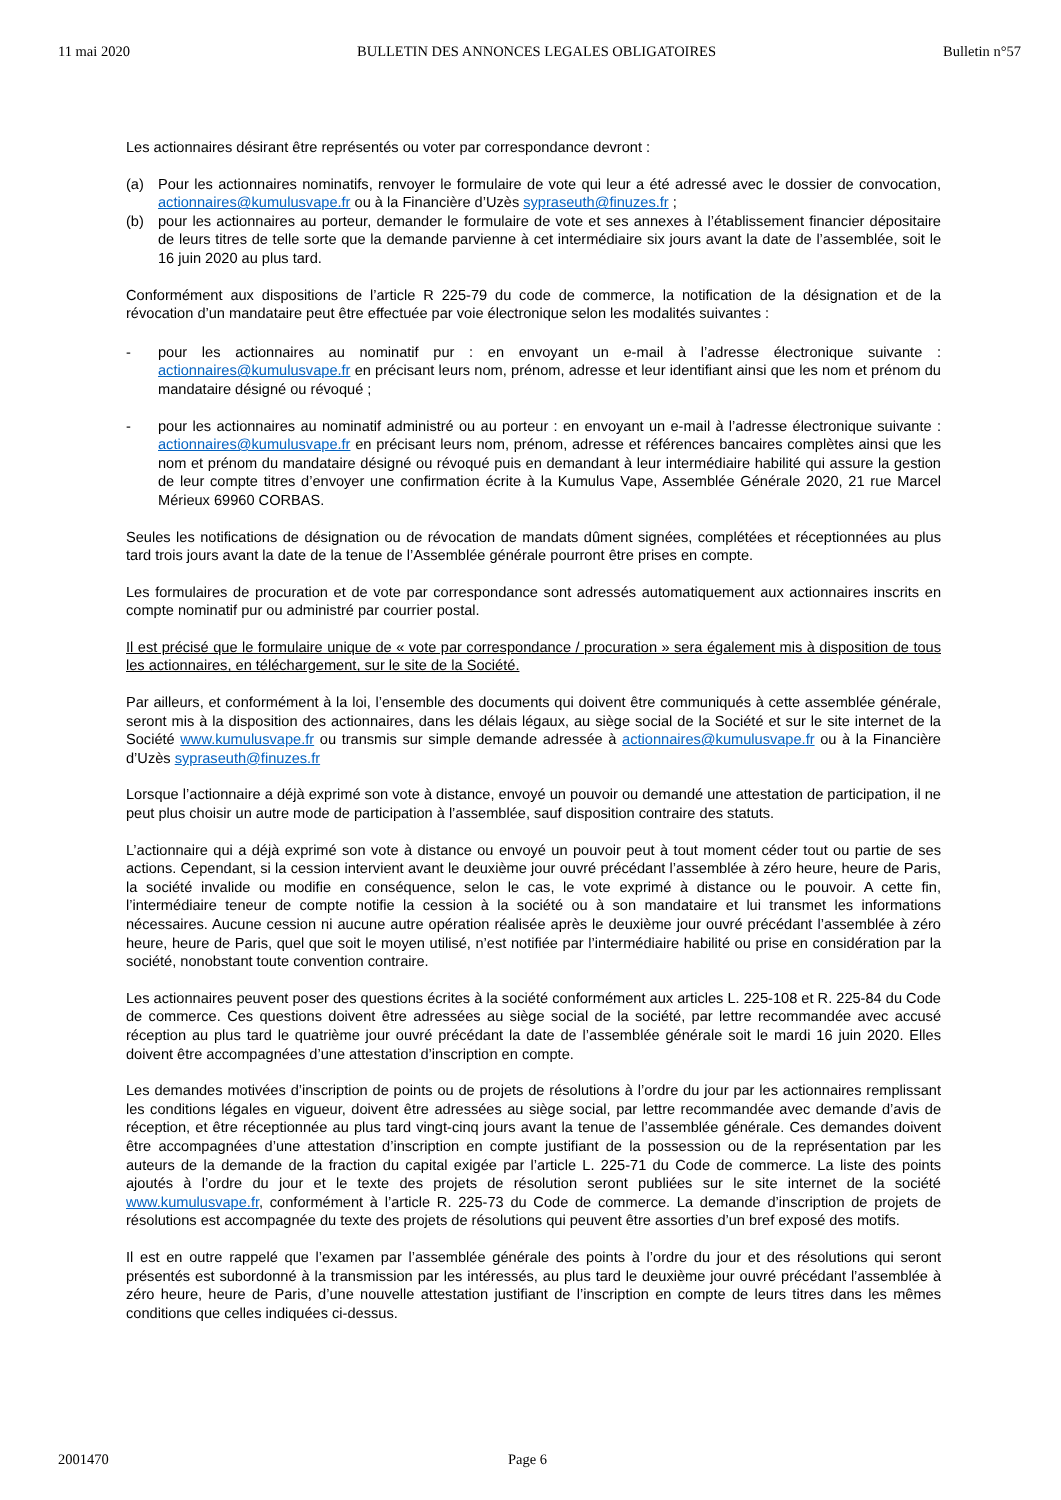11 mai 2020 BULLETIN DES ANNONCES LEGALES OBLIGATOIRES Bulletin n°57
Les actionnaires désirant être représentés ou voter par correspondance devront :
(a) Pour les actionnaires nominatifs, renvoyer le formulaire de vote qui leur a été adressé avec le dossier de convocation, actionnaires@kumulusvape.fr ou à la Financière d’Uzès sypraseuth@finuzes.fr ;
(b) pour les actionnaires au porteur, demander le formulaire de vote et ses annexes à l’établissement financier dépositaire de leurs titres de telle sorte que la demande parvienne à cet intermédiaire six jours avant la date de l’assemblée, soit le 16 juin 2020 au plus tard.
Conformément aux dispositions de l’article R 225-79 du code de commerce, la notification de la désignation et de la révocation d’un mandataire peut être effectuée par voie électronique selon les modalités suivantes :
- pour les actionnaires au nominatif pur : en envoyant un e-mail à l’adresse électronique suivante : actionnaires@kumulusvape.fr en précisant leurs nom, prénom, adresse et leur identifiant ainsi que les nom et prénom du mandataire désigné ou révoqué ;
- pour les actionnaires au nominatif administré ou au porteur : en envoyant un e-mail à l’adresse électronique suivante : actionnaires@kumulusvape.fr en précisant leurs nom, prénom, adresse et références bancaires complètes ainsi que les nom et prénom du mandataire désigné ou révoqué puis en demandant à leur intermédiaire habilité qui assure la gestion de leur compte titres d’envoyer une confirmation écrite à la Kumulus Vape, Assemblée Générale 2020, 21 rue Marcel Mérieux 69960 CORBAS.
Seules les notifications de désignation ou de révocation de mandats dûment signées, complétées et réceptionnées au plus tard trois jours avant la date de la tenue de l’Assemblée générale pourront être prises en compte.
Les formulaires de procuration et de vote par correspondance sont adressés automatiquement aux actionnaires inscrits en compte nominatif pur ou administré par courrier postal.
Il est précisé que le formulaire unique de « vote par correspondance / procuration » sera également mis à disposition de tous les actionnaires, en téléchargement, sur le site de la Société.
Par ailleurs, et conformément à la loi, l’ensemble des documents qui doivent être communiqués à cette assemblée générale, seront mis à la disposition des actionnaires, dans les délais légaux, au siège social de la Société et sur le site internet de la Société www.kumulusvape.fr ou transmis sur simple demande adressée à actionnaires@kumulusvape.fr ou à la Financière d’Uzès sypraseuth@finuzes.fr
Lorsque l’actionnaire a déjà exprimé son vote à distance, envoyé un pouvoir ou demandé une attestation de participation, il ne peut plus choisir un autre mode de participation à l’assemblée, sauf disposition contraire des statuts.
L’actionnaire qui a déjà exprimé son vote à distance ou envoyé un pouvoir peut à tout moment céder tout ou partie de ses actions. Cependant, si la cession intervient avant le deuxième jour ouvré précédant l’assemblée à zéro heure, heure de Paris, la société invalide ou modifie en conséquence, selon le cas, le vote exprimé à distance ou le pouvoir. A cette fin, l’intermédiaire teneur de compte notifie la cession à la société ou à son mandataire et lui transmet les informations nécessaires. Aucune cession ni aucune autre opération réalisée après le deuxième jour ouvré précédant l’assemblée à zéro heure, heure de Paris, quel que soit le moyen utilisé, n’est notifiée par l’intermédiaire habilité ou prise en considération par la société, nonobstant toute convention contraire.
Les actionnaires peuvent poser des questions écrites à la société conformément aux articles L. 225-108 et R. 225-84 du Code de commerce. Ces questions doivent être adressées au siège social de la société, par lettre recommandée avec accusé réception au plus tard le quatrième jour ouvré précédant la date de l’assemblée générale soit le mardi 16 juin 2020. Elles doivent être accompagnées d’une attestation d’inscription en compte.
Les demandes motivées d’inscription de points ou de projets de résolutions à l’ordre du jour par les actionnaires remplissant les conditions légales en vigueur, doivent être adressées au siège social, par lettre recommandée avec demande d’avis de réception, et être réceptionnée au plus tard vingt-cinq jours avant la tenue de l’assemblée générale. Ces demandes doivent être accompagnées d’une attestation d’inscription en compte justifiant de la possession ou de la représentation par les auteurs de la demande de la fraction du capital exigée par l’article L. 225-71 du Code de commerce. La liste des points ajoutés à l’ordre du jour et le texte des projets de résolution seront publiées sur le site internet de la société www.kumulusvape.fr, conformément à l’article R. 225-73 du Code de commerce. La demande d’inscription de projets de résolutions est accompagnée du texte des projets de résolutions qui peuvent être assorties d’un bref exposé des motifs.
Il est en outre rappelé que l’examen par l’assemblée générale des points à l’ordre du jour et des résolutions qui seront présentés est subordonné à la transmission par les intéressés, au plus tard le deuxième jour ouvré précédant l’assemblée à zéro heure, heure de Paris, d’une nouvelle attestation justifiant de l’inscription en compte de leurs titres dans les mêmes conditions que celles indiquées ci-dessus.
2001470 Page 6